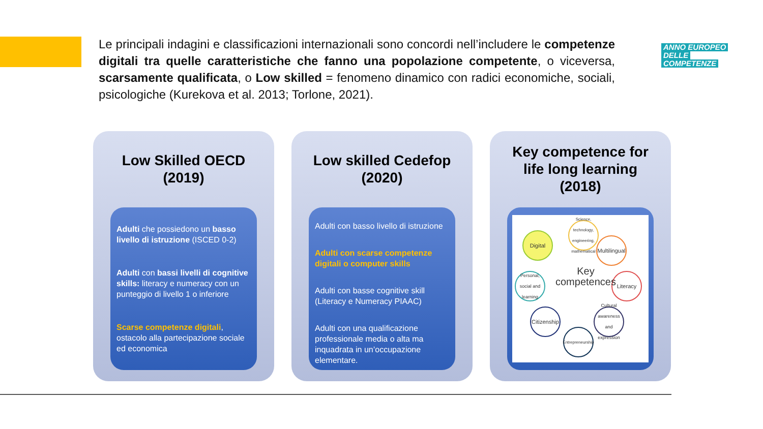Le principali indagini e classificazioni internazionali sono concordi nell’includere le competenze digitali tra quelle caratteristiche che fanno una popolazione competente, o viceversa, scarsamente qualificata, o Low skilled = fenomeno dinamico con radici economiche, sociali, psicologiche (Kurekova et al. 2013; Torlone, 2021).
ANNO EUROPEO
DELLE
COMPETENZE
Low Skilled OECD (2019)
Adulti che possiedono un basso livello di istruzione (ISCED 0-2)
Adulti con bassi livelli di cognitive skills: literacy e numeracy con un punteggio di livello 1 o inferiore
Scarse competenze digitali, ostacolo alla partecipazione sociale ed economica
Low skilled Cedefop (2020)
Adulti con basso livello di istruzione
Adulti con scarse competenze digitali o computer skills
Adulti con basse cognitive skill (Literacy e Numeracy PIAAC)
Adulti con una qualificazione professionale media o alta ma inquadrata in un’occupazione elementare.
Key competence for life long learning (2018)
Digital
Science, technology, engineering, mathematical
Multilingual
Literacy
Cultural awareness and expression
Entrepreneurship
Citizenship
Personal, social and learning
Key
competences